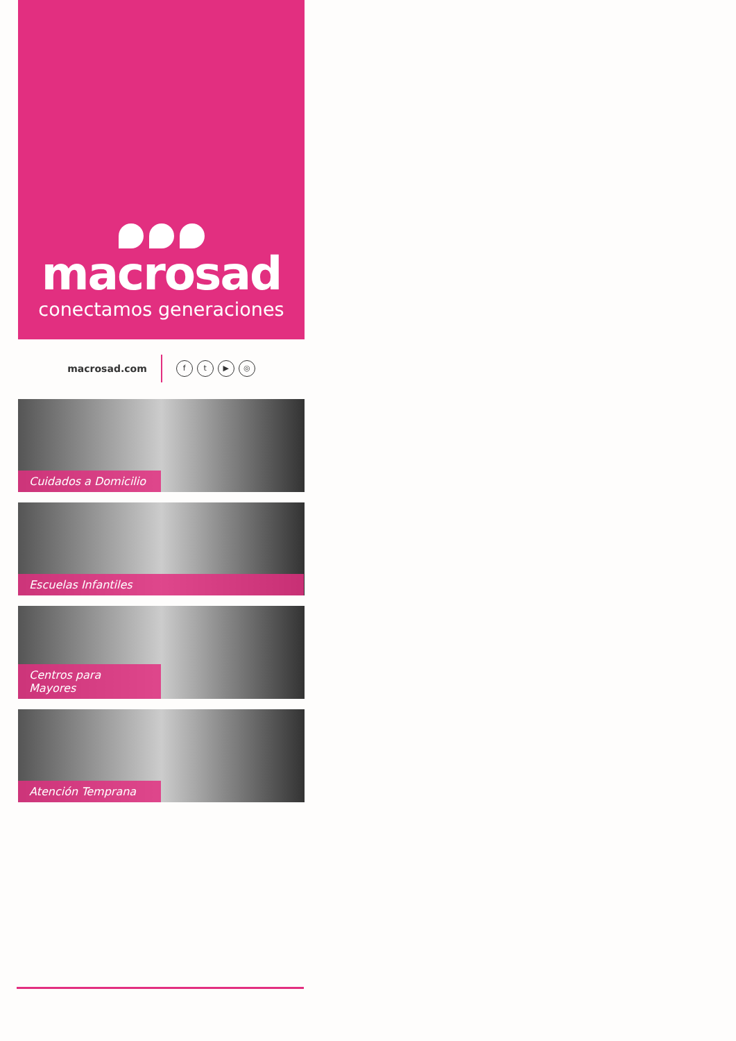macrosad
conectamos generaciones
macrosad.com ft ▶ ◎
Cuidados a Domicilio
Escuelas Infantiles
Centros para Mayores
Atención Temprana